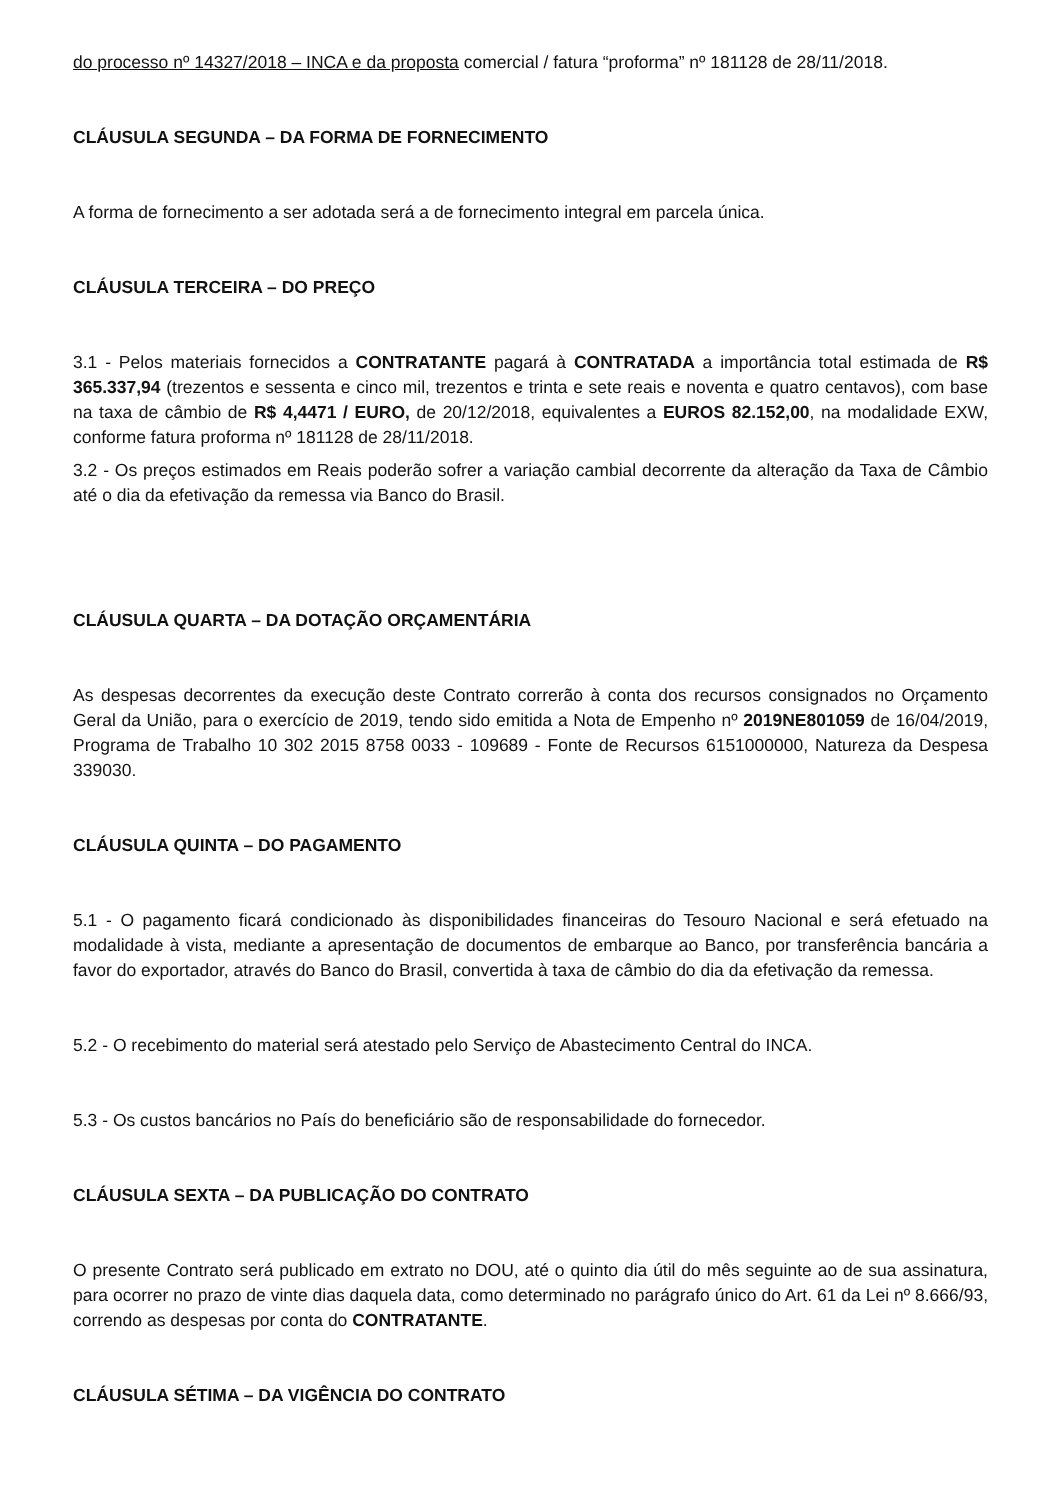do processo nº 14327/2018 – INCA e da proposta comercial / fatura “proforma” nº 181128 de 28/11/2018.
CLÁUSULA SEGUNDA – DA FORMA DE FORNECIMENTO
A forma de fornecimento a ser adotada será a de fornecimento integral em parcela única.
CLÁUSULA TERCEIRA – DO PREÇO
3.1 - Pelos materiais fornecidos a CONTRATANTE pagará à CONTRATADA a importância total estimada de R$ 365.337,94 (trezentos e sessenta e cinco mil, trezentos e trinta e sete reais e noventa e quatro centavos), com base na taxa de câmbio de R$ 4,4471 / EURO, de 20/12/2018, equivalentes a EUROS 82.152,00, na modalidade EXW, conforme fatura proforma nº 181128 de 28/11/2018.
3.2 - Os preços estimados em Reais poderão sofrer a variação cambial decorrente da alteração da Taxa de Câmbio até o dia da efetivação da remessa via Banco do Brasil.
CLÁUSULA QUARTA – DA DOTAÇÃO ORÇAMENTÁRIA
As despesas decorrentes da execução deste Contrato correrão à conta dos recursos consignados no Orçamento Geral da União, para o exercício de 2019, tendo sido emitida a Nota de Empenho nº 2019NE801059 de 16/04/2019, Programa de Trabalho 10 302 2015 8758 0033 - 109689 - Fonte de Recursos 6151000000, Natureza da Despesa 339030.
CLÁUSULA QUINTA – DO PAGAMENTO
5.1 - O pagamento ficará condicionado às disponibilidades financeiras do Tesouro Nacional e será efetuado na modalidade à vista, mediante a apresentação de documentos de embarque ao Banco, por transferência bancária a favor do exportador, através do Banco do Brasil, convertida à taxa de câmbio do dia da efetivação da remessa.
5.2 - O recebimento do material será atestado pelo Serviço de Abastecimento Central do INCA.
5.3 - Os custos bancários no País do beneficiário são de responsabilidade do fornecedor.
CLÁUSULA SEXTA – DA PUBLICAÇÃO DO CONTRATO
O presente Contrato será publicado em extrato no DOU, até o quinto dia útil do mês seguinte ao de sua assinatura, para ocorrer no prazo de vinte dias daquela data, como determinado no parágrafo único do Art. 61 da Lei nº 8.666/93, correndo as despesas por conta do CONTRATANTE.
CLÁUSULA SÉTIMA – DA VIGÊNCIA DO CONTRATO